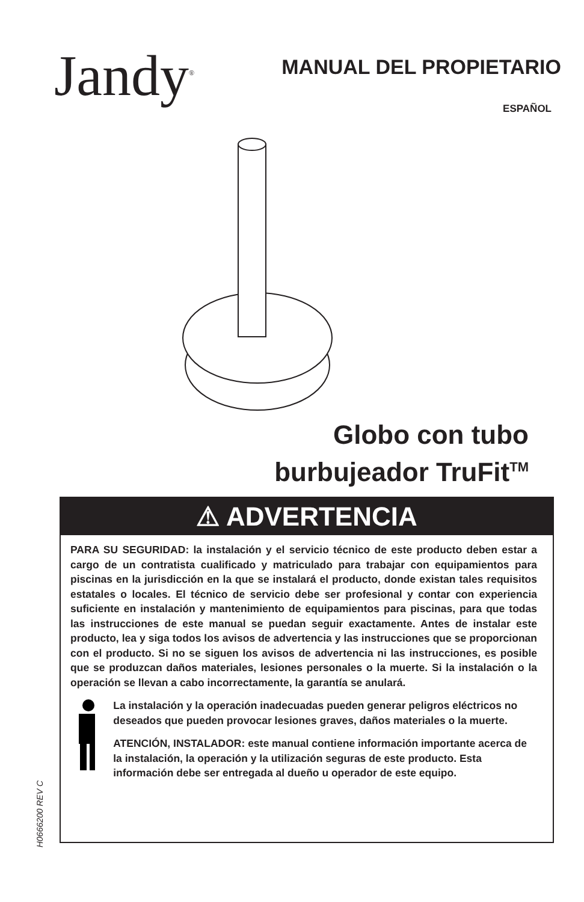Jandy<sup>®</sup>
MANUAL DEL PROPIETARIO
ESPAÑOL
Globo con tubo
burbujeador TruFit<sup>TM</sup>
⚠ ADVERTENCIA
PARA SU SEGURIDAD: la instalación y el servicio técnico de este producto deben estar a cargo de un contratista cualificado y matriculado para trabajar con equipamientos para piscinas en la jurisdicción en la que se instalará el producto, donde existan tales requisitos estatales o locales. El técnico de servicio debe ser profesional y contar con experiencia suficiente en instalación y mantenimiento de equipamientos para piscinas, para que todas las instrucciones de este manual se puedan seguir exactamente. Antes de instalar este producto, lea y siga todos los avisos de advertencia y las instrucciones que se proporcionan con el producto. Si no se siguen los avisos de advertencia ni las instrucciones, es posible que se produzcan daños materiales, lesiones personales o la muerte. Si la instalación o la operación se llevan a cabo incorrectamente, la garantía se anulará.
La instalación y la operación inadecuadas pueden generar peligros eléctricos no deseados que pueden provocar lesiones graves, daños materiales o la muerte.
ATENCIÓN, INSTALADOR: este manual contiene información importante acerca de la instalación, la operación y la utilización seguras de este producto. Esta información debe ser entregada al dueño u operador de este equipo.
H0666200 REV C